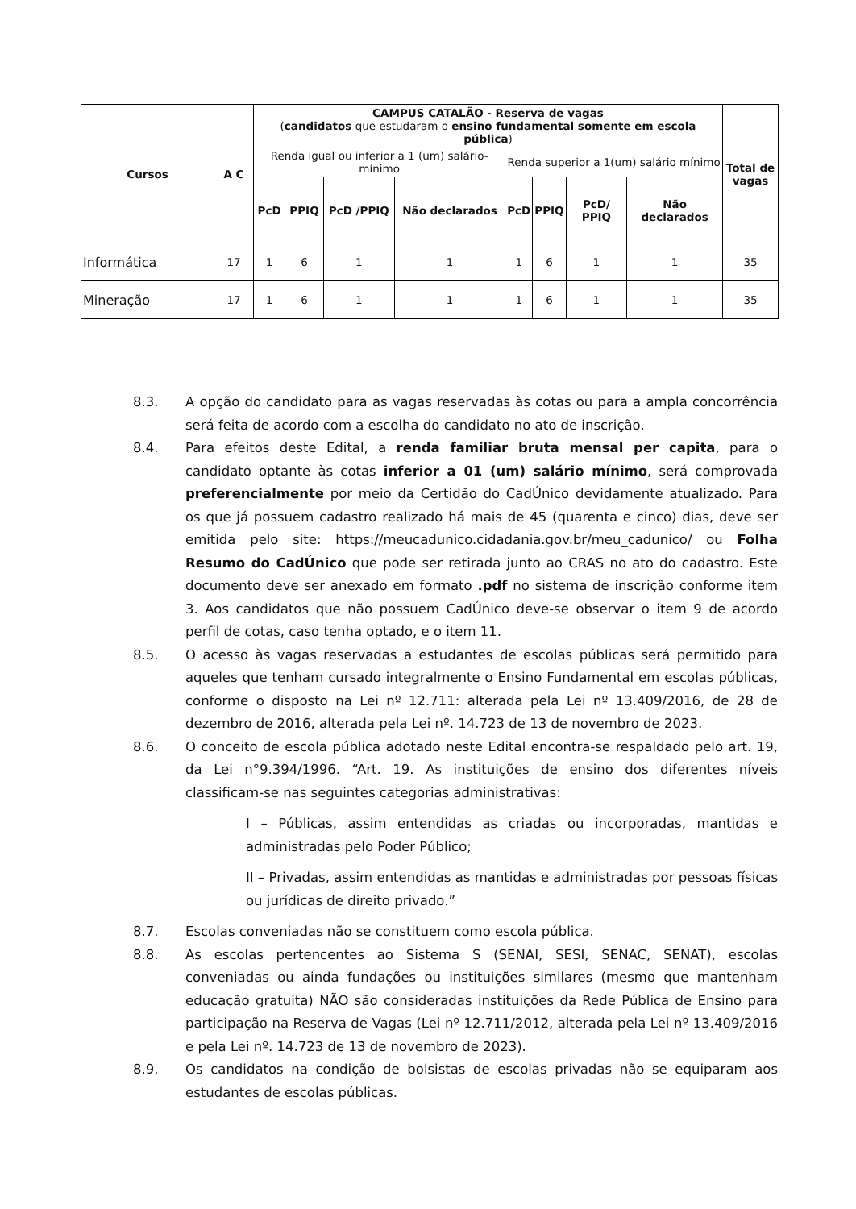| Cursos | A C | CAMPUS CATALÃO - Reserva de vagas ( candidatos que estudaram o ensino fundamental somente em escola pública ) | | | | | | | | Total de vagas |
| --- | --- | --- | --- | --- | --- | --- | --- | --- | --- | --- |
| | | Renda igual ou inferior a 1 (um) salário-mínimo | | | | Renda superior a 1(um) salário mínimo | | | | |
| | | PcD | PPIQ | PcD /PPIQ | Não declarados | PcD | PPIQ | PcD/ PPIQ | Não declarados | |
| Informática | 17 | 1 | 6 | 1 | 1 | 1 | 6 | 1 | 1 | 35 |
| Mineração | 17 | 1 | 6 | 1 | 1 | 1 | 6 | 1 | 1 | 35 |
8.3. A opção do candidato para as vagas reservadas às cotas ou para a ampla concorrência será feita de acordo com a escolha do candidato no ato de inscrição.
8.4. Para efeitos deste Edital, a renda familiar bruta mensal per capita, para o candidato optante às cotas inferior a 01 (um) salário mínimo, será comprovada preferencialmente por meio da Certidão do CadÚnico devidamente atualizado. Para os que já possuem cadastro realizado há mais de 45 (quarenta e cinco) dias, deve ser emitida pelo site: https://meucadunico.cidadania.gov.br/meu_cadunico/ ou Folha Resumo do CadÚnico que pode ser retirada junto ao CRAS no ato do cadastro. Este documento deve ser anexado em formato .pdf no sistema de inscrição conforme item 3. Aos candidatos que não possuem CadÚnico deve-se observar o item 9 de acordo perfil de cotas, caso tenha optado, e o item 11.
8.5. O acesso às vagas reservadas a estudantes de escolas públicas será permitido para aqueles que tenham cursado integralmente o Ensino Fundamental em escolas públicas, conforme o disposto na Lei nº 12.711: alterada pela Lei nº 13.409/2016, de 28 de dezembro de 2016, alterada pela Lei nº. 14.723 de 13 de novembro de 2023.
8.6. O conceito de escola pública adotado neste Edital encontra-se respaldado pelo art. 19, da Lei n°9.394/1996. “Art. 19. As instituições de ensino dos diferentes níveis classificam-se nas seguintes categorias administrativas:
I – Públicas, assim entendidas as criadas ou incorporadas, mantidas e administradas pelo Poder Público;
II – Privadas, assim entendidas as mantidas e administradas por pessoas físicas ou jurídicas de direito privado.”
8.7. Escolas conveniadas não se constituem como escola pública.
8.8. As escolas pertencentes ao Sistema S (SENAI, SESI, SENAC, SENAT), escolas conveniadas ou ainda fundações ou instituições similares (mesmo que mantenham educação gratuita) NÃO são consideradas instituições da Rede Pública de Ensino para participação na Reserva de Vagas (Lei nº 12.711/2012, alterada pela Lei nº 13.409/2016 e pela Lei nº. 14.723 de 13 de novembro de 2023).
8.9. Os candidatos na condição de bolsistas de escolas privadas não se equiparam aos estudantes de escolas públicas.